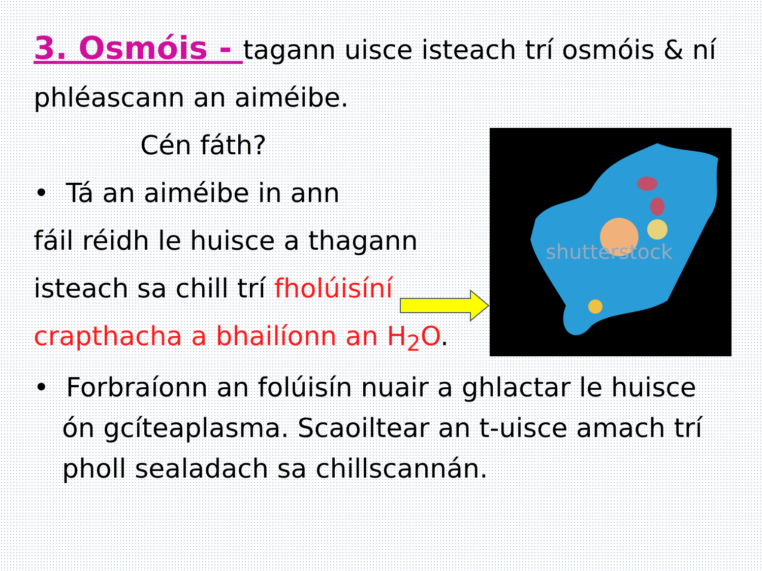shutterstock
3. Osmóis - tagann uisce isteach trí osmóis & ní phléascann an aiméibe.
Cén fáth?
• Tá an aiméibe in ann
fáil réidh le huisce a thagann
isteach sa chill trí fholúisíní
crapthacha a bhailíonn an H<sub>2</sub>O.
• Forbraíonn an folúisín nuair a ghlactar le huisce ón gcíteaplasma. Scaoiltear an t-uisce amach trí pholl sealadach sa chillscannán.